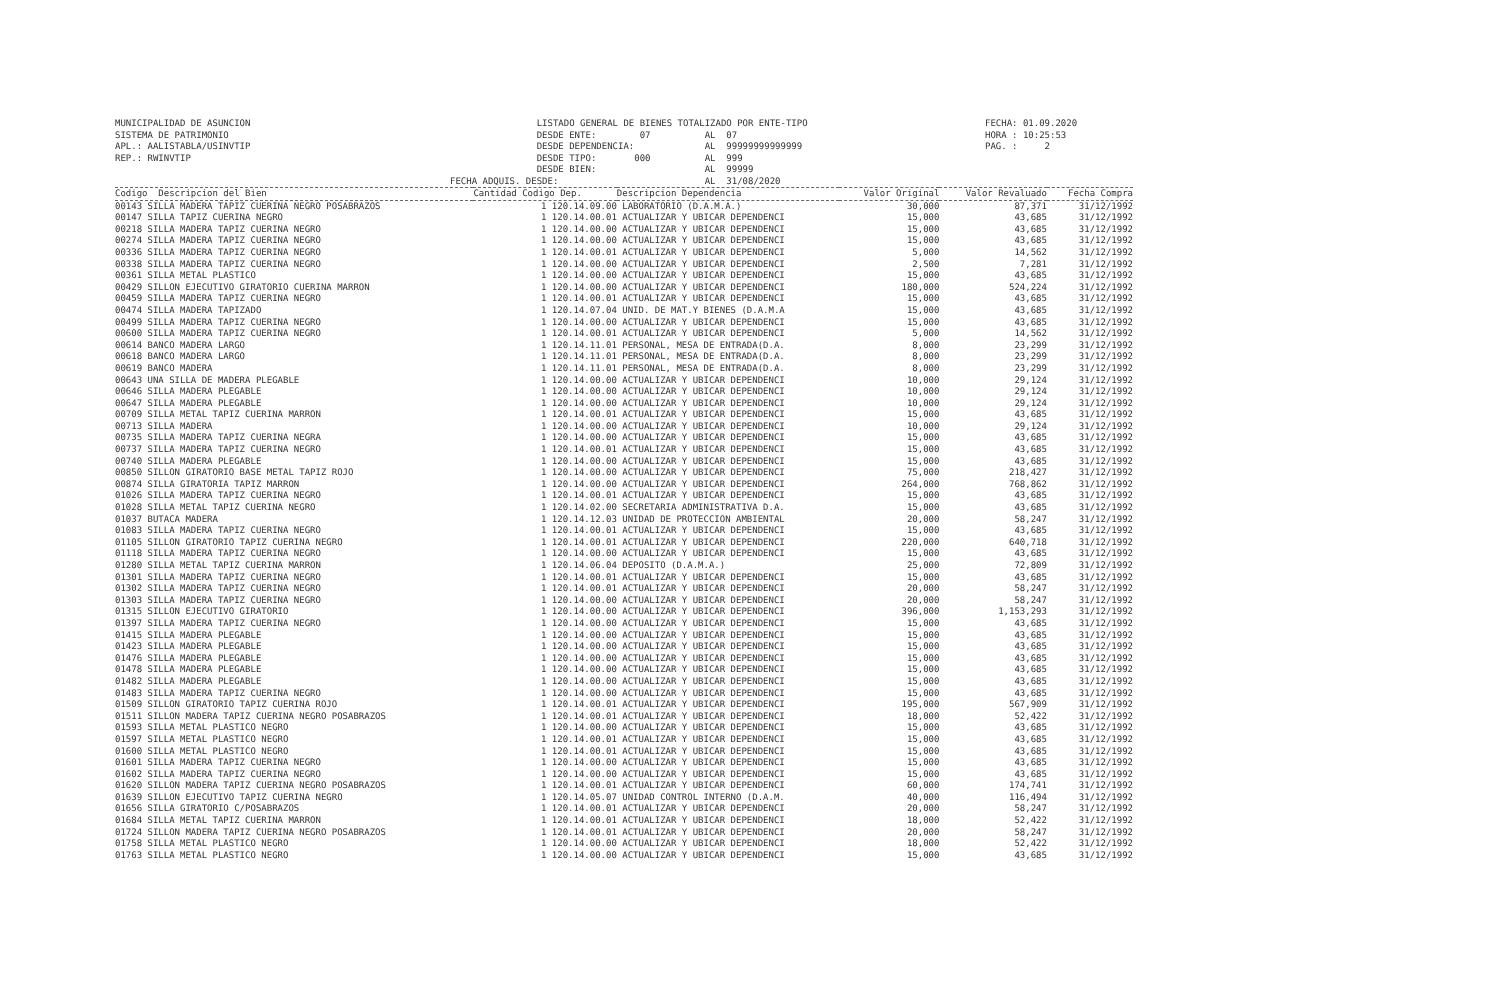MUNICIPALIDAD DE ASUNCION SISTEMA DE PATRIMONIO APL.: AALISTABLA/USINVTIP REP.: RWINVTIP
LISTADO GENERAL DE BIENES TOTALIZADO POR ENTE-TIPO DESDE ENTE: 07 AL 07 DESDE DEPENDENCIA: AL 99999999999999 DESDE TIPO: 000 AL 999 DESDE BIEN: AL 99999 FECHA ADQUIS. DESDE: AL 31/08/2020
FECHA: 01.09.2020 HORA : 10:25:53 PAG. : 2
| Codigo Descripcion del Bien | Cantidad Codigo Dep. | Descripcion Dependencia | Valor Original | Valor Revaluado | Fecha Compra |
| --- | --- | --- | --- | --- | --- |
| 00143 SILLA MADERA TAPIZ CUERINA NEGRO POSABRAZOS | 1 120.14.09.00 | LABORATORIO (D.A.M.A.) | 30,000 | 87,371 | 31/12/1992 |
| 00147 SILLA TAPIZ CUERINA NEGRO | 1 120.14.00.01 | ACTUALIZAR Y UBICAR DEPENDENCI | 15,000 | 43,685 | 31/12/1992 |
| 00218 SILLA MADERA TAPIZ CUERINA NEGRO | 1 120.14.00.00 | ACTUALIZAR Y UBICAR DEPENDENCI | 15,000 | 43,685 | 31/12/1992 |
| 00274 SILLA MADERA TAPIZ CUERINA NEGRO | 1 120.14.00.00 | ACTUALIZAR Y UBICAR DEPENDENCI | 15,000 | 43,685 | 31/12/1992 |
| 00336 SILLA MADERA TAPIZ CUERINA NEGRO | 1 120.14.00.01 | ACTUALIZAR Y UBICAR DEPENDENCI | 5,000 | 14,562 | 31/12/1992 |
| 00338 SILLA MADERA TAPIZ CUERINA NEGRO | 1 120.14.00.00 | ACTUALIZAR Y UBICAR DEPENDENCI | 2,500 | 7,281 | 31/12/1992 |
| 00361 SILLA METAL PLASTICO | 1 120.14.00.00 | ACTUALIZAR Y UBICAR DEPENDENCI | 15,000 | 43,685 | 31/12/1992 |
| 00429 SILLON EJECUTIVO GIRATORIO CUERINA MARRON | 1 120.14.00.00 | ACTUALIZAR Y UBICAR DEPENDENCI | 180,000 | 524,224 | 31/12/1992 |
| 00459 SILLA MADERA TAPIZ CUERINA NEGRO | 1 120.14.00.01 | ACTUALIZAR Y UBICAR DEPENDENCI | 15,000 | 43,685 | 31/12/1992 |
| 00474 SILLA MADERA TAPIZADO | 1 120.14.07.04 | UNID. DE MAT.Y BIENES (D.A.M.A | 15,000 | 43,685 | 31/12/1992 |
| 00499 SILLA MADERA TAPIZ CUERINA NEGRO | 1 120.14.00.00 | ACTUALIZAR Y UBICAR DEPENDENCI | 15,000 | 43,685 | 31/12/1992 |
| 00600 SILLA MADERA TAPIZ CUERINA NEGRO | 1 120.14.00.01 | ACTUALIZAR Y UBICAR DEPENDENCI | 5,000 | 14,562 | 31/12/1992 |
| 00614 BANCO MADERA LARGO | 1 120.14.11.01 | PERSONAL, MESA DE ENTRADA(D.A. | 8,000 | 23,299 | 31/12/1992 |
| 00618 BANCO MADERA LARGO | 1 120.14.11.01 | PERSONAL, MESA DE ENTRADA(D.A. | 8,000 | 23,299 | 31/12/1992 |
| 00619 BANCO MADERA | 1 120.14.11.01 | PERSONAL, MESA DE ENTRADA(D.A. | 8,000 | 23,299 | 31/12/1992 |
| 00643 UNA SILLA DE MADERA PLEGABLE | 1 120.14.00.00 | ACTUALIZAR Y UBICAR DEPENDENCI | 10,000 | 29,124 | 31/12/1992 |
| 00646 SILLA MADERA PLEGABLE | 1 120.14.00.00 | ACTUALIZAR Y UBICAR DEPENDENCI | 10,000 | 29,124 | 31/12/1992 |
| 00647 SILLA MADERA PLEGABLE | 1 120.14.00.00 | ACTUALIZAR Y UBICAR DEPENDENCI | 10,000 | 29,124 | 31/12/1992 |
| 00709 SILLA METAL TAPIZ CUERINA MARRON | 1 120.14.00.01 | ACTUALIZAR Y UBICAR DEPENDENCI | 15,000 | 43,685 | 31/12/1992 |
| 00713 SILLA MADERA | 1 120.14.00.00 | ACTUALIZAR Y UBICAR DEPENDENCI | 10,000 | 29,124 | 31/12/1992 |
| 00735 SILLA MADERA TAPIZ CUERINA NEGRA | 1 120.14.00.00 | ACTUALIZAR Y UBICAR DEPENDENCI | 15,000 | 43,685 | 31/12/1992 |
| 00737 SILLA MADERA TAPIZ CUERINA NEGRO | 1 120.14.00.01 | ACTUALIZAR Y UBICAR DEPENDENCI | 15,000 | 43,685 | 31/12/1992 |
| 00740 SILLA MADERA PLEGABLE | 1 120.14.00.00 | ACTUALIZAR Y UBICAR DEPENDENCI | 15,000 | 43,685 | 31/12/1992 |
| 00850 SILLON GIRATORIO BASE METAL TAPIZ ROJO | 1 120.14.00.00 | ACTUALIZAR Y UBICAR DEPENDENCI | 75,000 | 218,427 | 31/12/1992 |
| 00874 SILLA GIRATORIA TAPIZ MARRON | 1 120.14.00.00 | ACTUALIZAR Y UBICAR DEPENDENCI | 264,000 | 768,862 | 31/12/1992 |
| 01026 SILLA MADERA TAPIZ CUERINA NEGRO | 1 120.14.00.01 | ACTUALIZAR Y UBICAR DEPENDENCI | 15,000 | 43,685 | 31/12/1992 |
| 01028 SILLA METAL TAPIZ CUERINA NEGRO | 1 120.14.02.00 | SECRETARIA ADMINISTRATIVA D.A. | 15,000 | 43,685 | 31/12/1992 |
| 01037 BUTACA MADERA | 1 120.14.12.03 | UNIDAD DE PROTECCION AMBIENTAL | 20,000 | 58,247 | 31/12/1992 |
| 01083 SILLA MADERA TAPIZ CUERINA NEGRO | 1 120.14.00.01 | ACTUALIZAR Y UBICAR DEPENDENCI | 15,000 | 43,685 | 31/12/1992 |
| 01105 SILLON GIRATORIO TAPIZ CUERINA NEGRO | 1 120.14.00.01 | ACTUALIZAR Y UBICAR DEPENDENCI | 220,000 | 640,718 | 31/12/1992 |
| 01118 SILLA MADERA TAPIZ CUERINA NEGRO | 1 120.14.00.00 | ACTUALIZAR Y UBICAR DEPENDENCI | 15,000 | 43,685 | 31/12/1992 |
| 01280 SILLA METAL TAPIZ CUERINA MARRON | 1 120.14.06.04 | DEPOSITO (D.A.M.A.) | 25,000 | 72,809 | 31/12/1992 |
| 01301 SILLA MADERA TAPIZ CUERINA NEGRO | 1 120.14.00.01 | ACTUALIZAR Y UBICAR DEPENDENCI | 15,000 | 43,685 | 31/12/1992 |
| 01302 SILLA MADERA TAPIZ CUERINA NEGRO | 1 120.14.00.01 | ACTUALIZAR Y UBICAR DEPENDENCI | 20,000 | 58,247 | 31/12/1992 |
| 01303 SILLA MADERA TAPIZ CUERINA NEGRO | 1 120.14.00.00 | ACTUALIZAR Y UBICAR DEPENDENCI | 20,000 | 58,247 | 31/12/1992 |
| 01315 SILLON EJECUTIVO GIRATORIO | 1 120.14.00.00 | ACTUALIZAR Y UBICAR DEPENDENCI | 396,000 | 1,153,293 | 31/12/1992 |
| 01397 SILLA MADERA TAPIZ CUERINA NEGRO | 1 120.14.00.00 | ACTUALIZAR Y UBICAR DEPENDENCI | 15,000 | 43,685 | 31/12/1992 |
| 01415 SILLA MADERA PLEGABLE | 1 120.14.00.00 | ACTUALIZAR Y UBICAR DEPENDENCI | 15,000 | 43,685 | 31/12/1992 |
| 01423 SILLA MADERA PLEGABLE | 1 120.14.00.00 | ACTUALIZAR Y UBICAR DEPENDENCI | 15,000 | 43,685 | 31/12/1992 |
| 01476 SILLA MADERA PLEGABLE | 1 120.14.00.00 | ACTUALIZAR Y UBICAR DEPENDENCI | 15,000 | 43,685 | 31/12/1992 |
| 01478 SILLA MADERA PLEGABLE | 1 120.14.00.00 | ACTUALIZAR Y UBICAR DEPENDENCI | 15,000 | 43,685 | 31/12/1992 |
| 01482 SILLA MADERA PLEGABLE | 1 120.14.00.00 | ACTUALIZAR Y UBICAR DEPENDENCI | 15,000 | 43,685 | 31/12/1992 |
| 01483 SILLA MADERA TAPIZ CUERINA NEGRO | 1 120.14.00.00 | ACTUALIZAR Y UBICAR DEPENDENCI | 15,000 | 43,685 | 31/12/1992 |
| 01509 SILLON GIRATORIO TAPIZ CUERINA ROJO | 1 120.14.00.01 | ACTUALIZAR Y UBICAR DEPENDENCI | 195,000 | 567,909 | 31/12/1992 |
| 01511 SILLON MADERA TAPIZ CUERINA NEGRO POSABRAZOS | 1 120.14.00.01 | ACTUALIZAR Y UBICAR DEPENDENCI | 18,000 | 52,422 | 31/12/1992 |
| 01593 SILLA METAL PLASTICO NEGRO | 1 120.14.00.00 | ACTUALIZAR Y UBICAR DEPENDENCI | 15,000 | 43,685 | 31/12/1992 |
| 01597 SILLA METAL PLASTICO NEGRO | 1 120.14.00.01 | ACTUALIZAR Y UBICAR DEPENDENCI | 15,000 | 43,685 | 31/12/1992 |
| 01600 SILLA METAL PLASTICO NEGRO | 1 120.14.00.01 | ACTUALIZAR Y UBICAR DEPENDENCI | 15,000 | 43,685 | 31/12/1992 |
| 01601 SILLA MADERA TAPIZ CUERINA NEGRO | 1 120.14.00.00 | ACTUALIZAR Y UBICAR DEPENDENCI | 15,000 | 43,685 | 31/12/1992 |
| 01602 SILLA MADERA TAPIZ CUERINA NEGRO | 1 120.14.00.00 | ACTUALIZAR Y UBICAR DEPENDENCI | 15,000 | 43,685 | 31/12/1992 |
| 01620 SILLON MADERA TAPIZ CUERINA NEGRO POSABRAZOS | 1 120.14.00.01 | ACTUALIZAR Y UBICAR DEPENDENCI | 60,000 | 174,741 | 31/12/1992 |
| 01639 SILLON EJECUTIVO TAPIZ CUERINA NEGRO | 1 120.14.05.07 | UNIDAD CONTROL INTERNO (D.A.M. | 40,000 | 116,494 | 31/12/1992 |
| 01656 SILLA GIRATORIO C/POSABRAZOS | 1 120.14.00.01 | ACTUALIZAR Y UBICAR DEPENDENCI | 20,000 | 58,247 | 31/12/1992 |
| 01684 SILLA METAL TAPIZ CUERINA MARRON | 1 120.14.00.01 | ACTUALIZAR Y UBICAR DEPENDENCI | 18,000 | 52,422 | 31/12/1992 |
| 01724 SILLON MADERA TAPIZ CUERINA NEGRO POSABRAZOS | 1 120.14.00.01 | ACTUALIZAR Y UBICAR DEPENDENCI | 20,000 | 58,247 | 31/12/1992 |
| 01758 SILLA METAL PLASTICO NEGRO | 1 120.14.00.00 | ACTUALIZAR Y UBICAR DEPENDENCI | 18,000 | 52,422 | 31/12/1992 |
| 01763 SILLA METAL PLASTICO NEGRO | 1 120.14.00.00 | ACTUALIZAR Y UBICAR DEPENDENCI | 15,000 | 43,685 | 31/12/1992 |